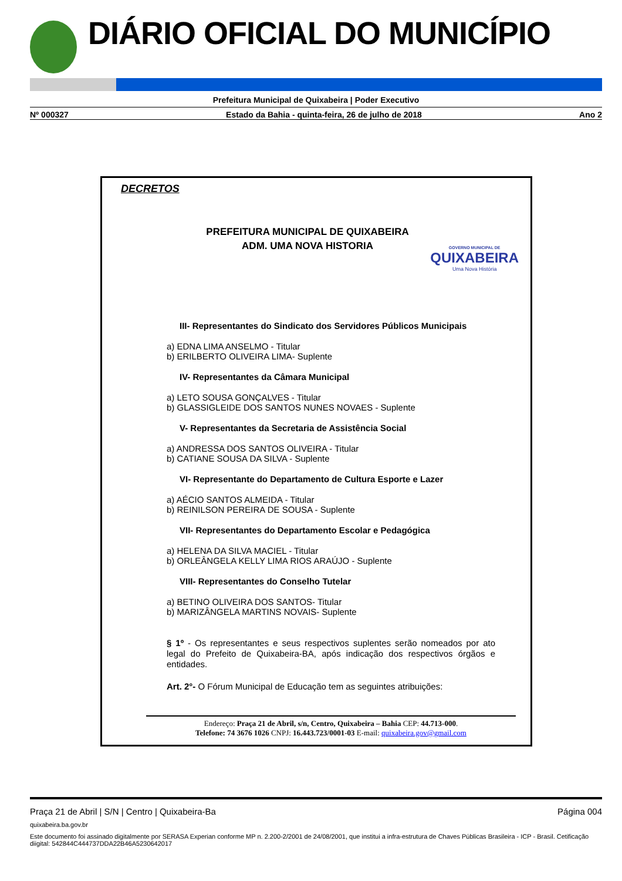DIÁRIO OFICIAL DO MUNICÍPIO
Prefeitura Municipal de Quixabeira | Poder Executivo
Nº 000327 Estado da Bahia - quinta-feira, 26 de julho de 2018 Ano 2
DECRETOS
PREFEITURA MUNICIPAL DE QUIXABEIRA
ADM. UMA NOVA HISTORIA
GOVERNO MUNICIPAL DE
QUIXABEIRA
Uma Nova História
III- Representantes do Sindicato dos Servidores Públicos Municipais
a) EDNA LIMA ANSELMO - Titular
b) ERILBERTO OLIVEIRA LIMA- Suplente
IV- Representantes da Câmara Municipal
a) LETO SOUSA GONÇALVES - Titular
b) GLASSIGLEIDE DOS SANTOS NUNES NOVAES - Suplente
V- Representantes da Secretaria de Assistência Social
a) ANDRESSA DOS SANTOS OLIVEIRA - Titular
b) CATIANE SOUSA DA SILVA - Suplente
VI- Representante do Departamento de Cultura Esporte e Lazer
a) AÉCIO SANTOS ALMEIDA - Titular
b) REINILSON PEREIRA DE SOUSA - Suplente
VII- Representantes do Departamento Escolar e Pedagógica
a) HELENA DA SILVA MACIEL - Titular
b) ORLEÂNGELA KELLY LIMA RIOS ARAÚJO - Suplente
VIII- Representantes do Conselho Tutelar
a) BETINO OLIVEIRA DOS SANTOS- Titular
b) MARIZÂNGELA MARTINS NOVAIS- Suplente
§ 1º - Os representantes e seus respectivos suplentes serão nomeados por ato legal do Prefeito de Quixabeira-BA, após indicação dos respectivos órgãos e entidades.
Art. 2°- O Fórum Municipal de Educação tem as seguintes atribuições:
Endereço: Praça 21 de Abril, s/n, Centro, Quixabeira – Bahia CEP: 44.713-000.
Telefone: 74 3676 1026 CNPJ: 16.443.723/0001-03 E-mail: quixabeira.gov@gmail.com
Praça 21 de Abril | S/N | Centro | Quixabeira-Ba Página 004
quixabeira.ba.gov.br
Este documento foi assinado digitalmente por SERASA Experian conforme MP n. 2.200-2/2001 de 24/08/2001, que institui a infra-estrutura de Chaves Públicas Brasileira - ICP - Brasil. Cetificação diigital: 542844C444737DDA22B46A5230642017